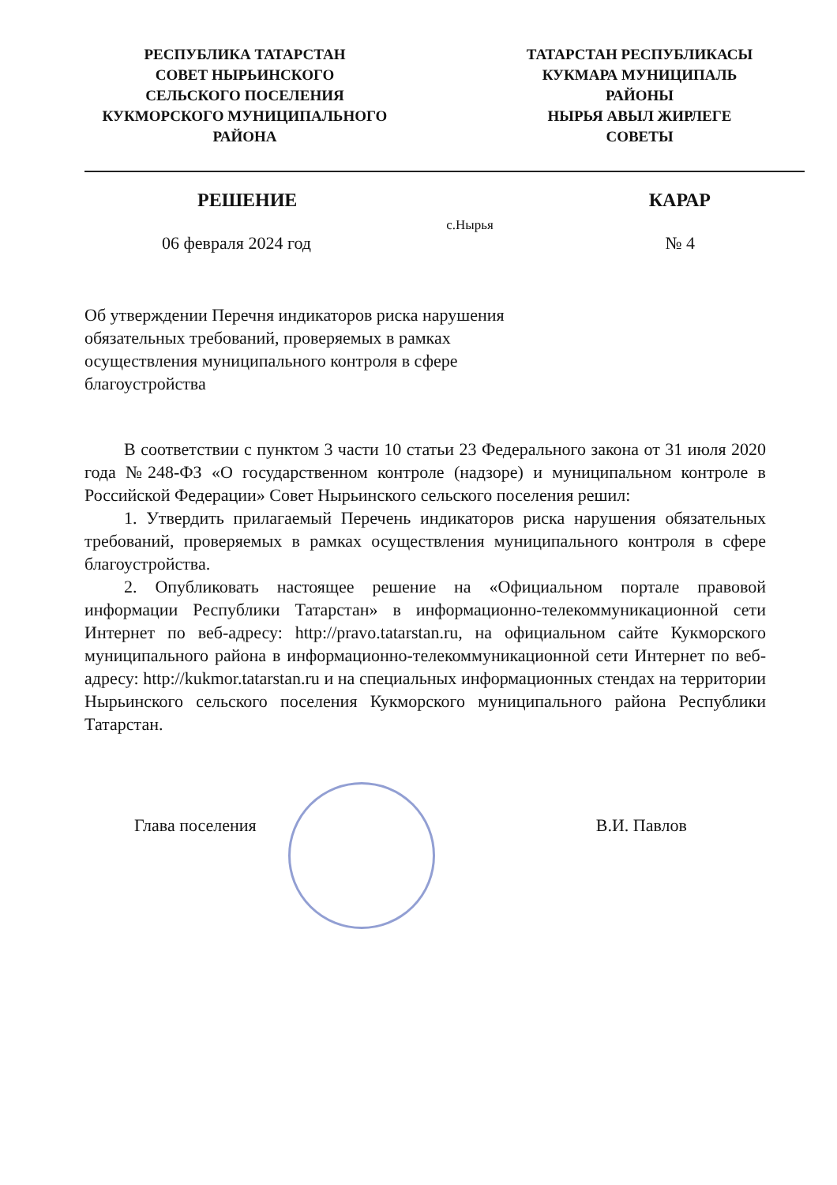РЕСПУБЛИКА ТАТАРСТАН
СОВЕТ НЫРЬИНСКОГО
СЕЛЬСКОГО ПОСЕЛЕНИЯ
КУКМОРСКОГО МУНИЦИПАЛЬНОГО
РАЙОНА
ТАТАРСТАН РЕСПУБЛИКАСЫ
КУКМАРА МУНИЦИПАЛЬ
РАЙОНЫ
НЫРЬЯ АВЫЛ ЖИРЛЕГЕ
СОВЕТЫ
РЕШЕНИЕ КАРАР
с.Нырья
06 февраля 2024 год № 4
Об утверждении Перечня индикаторов риска нарушения обязательных требований, проверяемых в рамках осуществления муниципального контроля в сфере благоустройства
В соответствии с пунктом 3 части 10 статьи 23 Федерального закона от 31 июля 2020 года №248-ФЗ «О государственном контроле (надзоре) и муниципальном контроле в Российской Федерации» Совет Нырьинского сельского поселения решил:
1. Утвердить прилагаемый Перечень индикаторов риска нарушения обязательных требований, проверяемых в рамках осуществления муниципального контроля в сфере благоустройства.
2. Опубликовать настоящее решение на «Официальном портале правовой информации Республики Татарстан» в информационно-телекоммуникационной сети Интернет по веб-адресу: http://pravo.tatarstan.ru, на официальном сайте Кукморского муниципального района в информационно-телекоммуникационной сети Интернет по веб-адресу: http://kukmor.tatarstan.ru и на специальных информационных стендах на территории Нырьинского сельского поселения Кукморского муниципального района Республики Татарстан.
Глава поселения В.И. Павлов